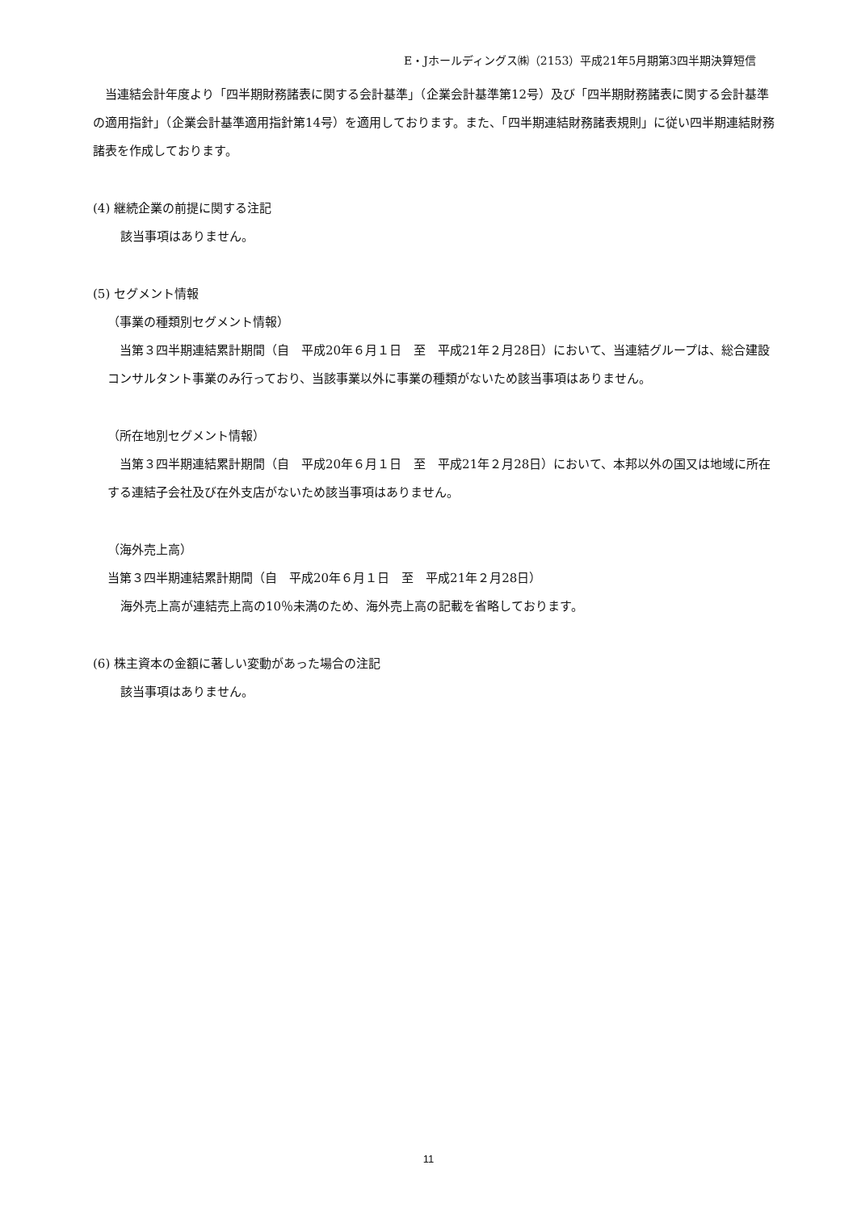E・Jホールディングス㈱（2153）平成21年5月期第3四半期決算短信
　当連結会計年度より「四半期財務諸表に関する会計基準」（企業会計基準第12号）及び「四半期財務諸表に関する会計基準の適用指針」（企業会計基準適用指針第14号）を適用しております。また、「四半期連結財務諸表規則」に従い四半期連結財務諸表を作成しております。
(4) 継続企業の前提に関する注記
該当事項はありません。
(5) セグメント情報
（事業の種類別セグメント情報）
　当第３四半期連結累計期間（自　平成20年６月１日　至　平成21年２月28日）において、当連結グループは、総合建設コンサルタント事業のみ行っており、当該事業以外に事業の種類がないため該当事項はありません。
（所在地別セグメント情報）
　当第３四半期連結累計期間（自　平成20年６月１日　至　平成21年２月28日）において、本邦以外の国又は地域に所在する連結子会社及び在外支店がないため該当事項はありません。
（海外売上高）
当第３四半期連結累計期間（自　平成20年６月１日　至　平成21年２月28日）
海外売上高が連結売上高の10％未満のため、海外売上高の記載を省略しております。
(6) 株主資本の金額に著しい変動があった場合の注記
該当事項はありません。
11